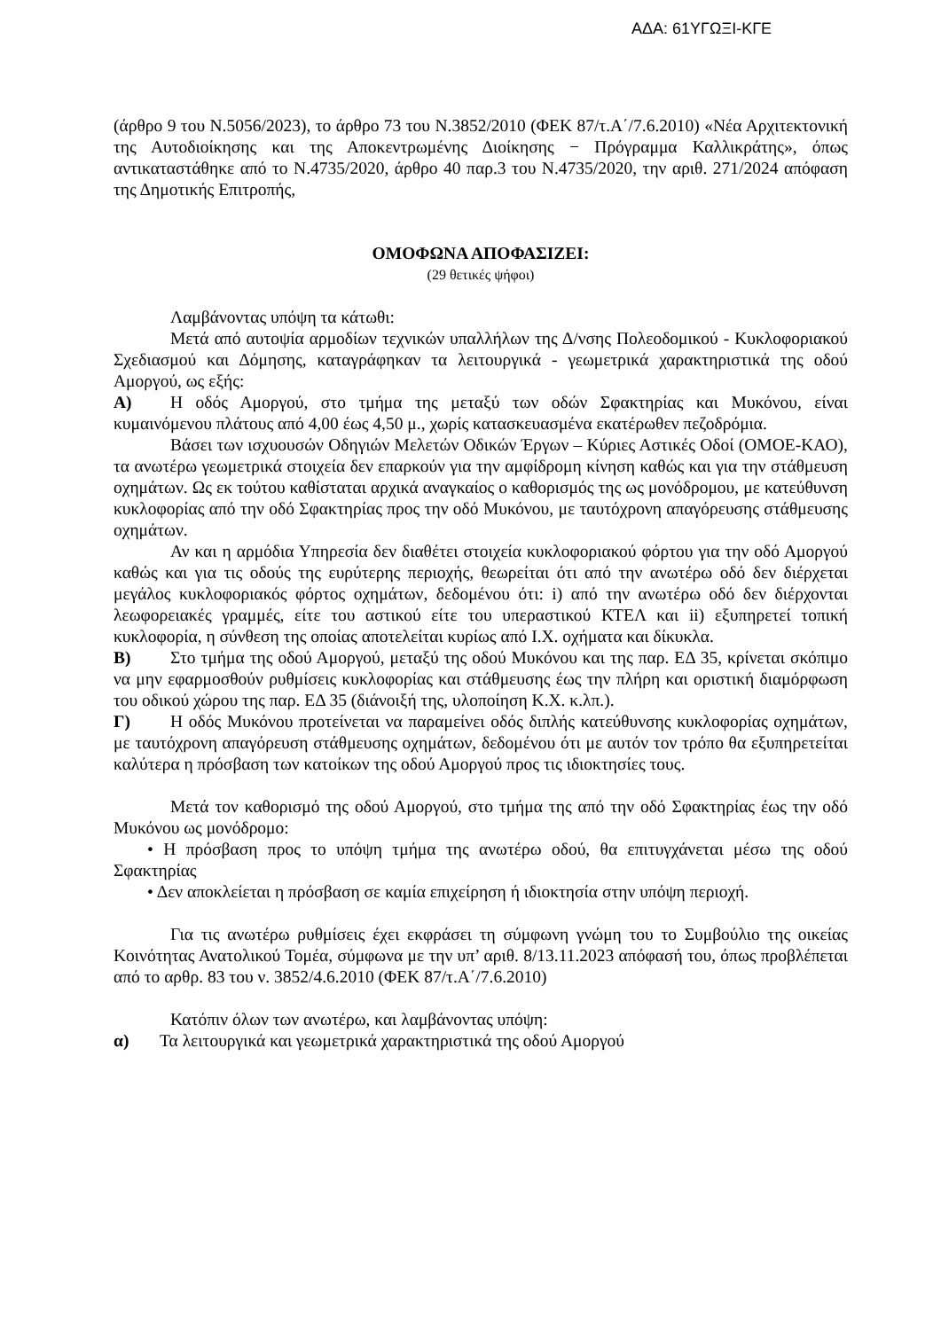ΑΔΑ: 61ΥΓΩΞΙ-ΚΓΕ
(άρθρο 9 του Ν.5056/2023), το άρθρο 73 του Ν.3852/2010 (ΦΕΚ 87/τ.Α΄/7.6.2010) «Νέα Αρχιτεκτονική της Αυτοδιοίκησης και της Αποκεντρωμένης Διοίκησης − Πρόγραμμα Καλλικράτης», όπως αντικαταστάθηκε από το Ν.4735/2020, άρθρο 40 παρ.3 του Ν.4735/2020, την αριθ. 271/2024 απόφαση της Δημοτικής Επιτροπής,
ΟΜΟΦΩΝΑ ΑΠΟΦΑΣΙΖΕΙ:
(29 θετικές ψήφοι)
Λαμβάνοντας υπόψη τα κάτωθι:
Μετά από αυτοψία αρμοδίων τεχνικών υπαλλήλων της Δ/νσης Πολεοδομικού - Κυκλοφοριακού Σχεδιασμού και Δόμησης, καταγράφηκαν τα λειτουργικά - γεωμετρικά χαρακτηριστικά της οδού Αμοργού, ως εξής:
Α) Η οδός Αμοργού, στο τμήμα της μεταξύ των οδών Σφακτηρίας και Μυκόνου, είναι κυμαινόμενου πλάτους από 4,00 έως 4,50 μ., χωρίς κατασκευασμένα εκατέρωθεν πεζοδρόμια.
Βάσει των ισχυουσών Οδηγιών Μελετών Οδικών Έργων – Κύριες Αστικές Οδοί (ΟΜΟΕ-ΚΑΟ), τα ανωτέρω γεωμετρικά στοιχεία δεν επαρκούν για την αμφίδρομη κίνηση καθώς και για την στάθμευση οχημάτων. Ως εκ τούτου καθίσταται αρχικά αναγκαίος ο καθορισμός της ως μονόδρομου, με κατεύθυνση κυκλοφορίας από την οδό Σφακτηρίας προς την οδό Μυκόνου, με ταυτόχρονη απαγόρευσης στάθμευσης οχημάτων.
Αν και η αρμόδια Υπηρεσία δεν διαθέτει στοιχεία κυκλοφοριακού φόρτου για την οδό Αμοργού καθώς και για τις οδούς της ευρύτερης περιοχής, θεωρείται ότι από την ανωτέρω οδό δεν διέρχεται μεγάλος κυκλοφοριακός φόρτος οχημάτων, δεδομένου ότι: i) από την ανωτέρω οδό δεν διέρχονται λεωφορειακές γραμμές, είτε του αστικού είτε του υπεραστικού ΚΤΕΛ και ii) εξυπηρετεί τοπική κυκλοφορία, η σύνθεση της οποίας αποτελείται κυρίως από Ι.Χ. οχήματα και δίκυκλα.
Β) Στο τμήμα της οδού Αμοργού, μεταξύ της οδού Μυκόνου και της παρ. ΕΔ 35, κρίνεται σκόπιμο να μην εφαρμοσθούν ρυθμίσεις κυκλοφορίας και στάθμευσης έως την πλήρη και οριστική διαμόρφωση του οδικού χώρου της παρ. ΕΔ 35 (διάνοιξή της, υλοποίηση Κ.Χ. κ.λπ.).
Γ) Η οδός Μυκόνου προτείνεται να παραμείνει οδός διπλής κατεύθυνσης κυκλοφορίας οχημάτων, με ταυτόχρονη απαγόρευση στάθμευσης οχημάτων, δεδομένου ότι με αυτόν τον τρόπο θα εξυπηρετείται καλύτερα η πρόσβαση των κατοίκων της οδού Αμοργού προς τις ιδιοκτησίες τους.
Μετά τον καθορισμό της οδού Αμοργού, στο τμήμα της από την οδό Σφακτηρίας έως την οδό Μυκόνου ως μονόδρομο:
• Η πρόσβαση προς το υπόψη τμήμα της ανωτέρω οδού, θα επιτυγχάνεται μέσω της οδού Σφακτηρίας
• Δεν αποκλείεται η πρόσβαση σε καμία επιχείρηση ή ιδιοκτησία στην υπόψη περιοχή.
Για τις ανωτέρω ρυθμίσεις έχει εκφράσει τη σύμφωνη γνώμη του το Συμβούλιο της οικείας Κοινότητας Ανατολικού Τομέα, σύμφωνα με την υπ’ αριθ. 8/13.11.2023 απόφασή του, όπως προβλέπεται από το αρθρ. 83 του ν. 3852/4.6.2010 (ΦΕΚ 87/τ.Α΄/7.6.2010)
Κατόπιν όλων των ανωτέρω, και λαμβάνοντας υπόψη:
α) Τα λειτουργικά και γεωμετρικά χαρακτηριστικά της οδού Αμοργού